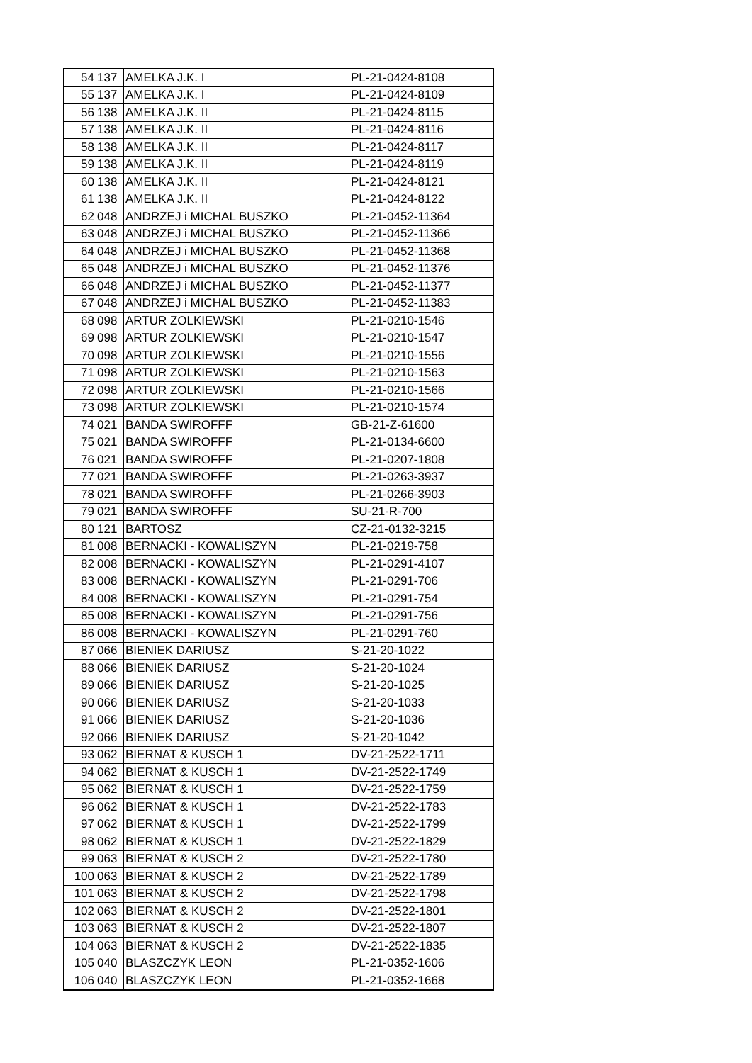| 54 | 137 | AMELKA J.K. I | PL-21-0424-8108 |
| 55 | 137 | AMELKA J.K. I | PL-21-0424-8109 |
| 56 | 138 | AMELKA J.K. II | PL-21-0424-8115 |
| 57 | 138 | AMELKA J.K. II | PL-21-0424-8116 |
| 58 | 138 | AMELKA J.K. II | PL-21-0424-8117 |
| 59 | 138 | AMELKA J.K. II | PL-21-0424-8119 |
| 60 | 138 | AMELKA J.K. II | PL-21-0424-8121 |
| 61 | 138 | AMELKA J.K. II | PL-21-0424-8122 |
| 62 | 048 | ANDRZEJ i MICHAL BUSZKO | PL-21-0452-11364 |
| 63 | 048 | ANDRZEJ i MICHAL BUSZKO | PL-21-0452-11366 |
| 64 | 048 | ANDRZEJ i MICHAL BUSZKO | PL-21-0452-11368 |
| 65 | 048 | ANDRZEJ i MICHAL BUSZKO | PL-21-0452-11376 |
| 66 | 048 | ANDRZEJ i MICHAL BUSZKO | PL-21-0452-11377 |
| 67 | 048 | ANDRZEJ i MICHAL BUSZKO | PL-21-0452-11383 |
| 68 | 098 | ARTUR ZOLKIEWSKI | PL-21-0210-1546 |
| 69 | 098 | ARTUR ZOLKIEWSKI | PL-21-0210-1547 |
| 70 | 098 | ARTUR ZOLKIEWSKI | PL-21-0210-1556 |
| 71 | 098 | ARTUR ZOLKIEWSKI | PL-21-0210-1563 |
| 72 | 098 | ARTUR ZOLKIEWSKI | PL-21-0210-1566 |
| 73 | 098 | ARTUR ZOLKIEWSKI | PL-21-0210-1574 |
| 74 | 021 | BANDA SWIROFFF | GB-21-Z-61600 |
| 75 | 021 | BANDA SWIROFFF | PL-21-0134-6600 |
| 76 | 021 | BANDA SWIROFFF | PL-21-0207-1808 |
| 77 | 021 | BANDA SWIROFFF | PL-21-0263-3937 |
| 78 | 021 | BANDA SWIROFFF | PL-21-0266-3903 |
| 79 | 021 | BANDA SWIROFFF | SU-21-R-700 |
| 80 | 121 | BARTOSZ | CZ-21-0132-3215 |
| 81 | 008 | BERNACKI - KOWALISZYN | PL-21-0219-758 |
| 82 | 008 | BERNACKI - KOWALISZYN | PL-21-0291-4107 |
| 83 | 008 | BERNACKI - KOWALISZYN | PL-21-0291-706 |
| 84 | 008 | BERNACKI - KOWALISZYN | PL-21-0291-754 |
| 85 | 008 | BERNACKI - KOWALISZYN | PL-21-0291-756 |
| 86 | 008 | BERNACKI - KOWALISZYN | PL-21-0291-760 |
| 87 | 066 | BIENIEK DARIUSZ | S-21-20-1022 |
| 88 | 066 | BIENIEK DARIUSZ | S-21-20-1024 |
| 89 | 066 | BIENIEK DARIUSZ | S-21-20-1025 |
| 90 | 066 | BIENIEK DARIUSZ | S-21-20-1033 |
| 91 | 066 | BIENIEK DARIUSZ | S-21-20-1036 |
| 92 | 066 | BIENIEK DARIUSZ | S-21-20-1042 |
| 93 | 062 | BIERNAT & KUSCH 1 | DV-21-2522-1711 |
| 94 | 062 | BIERNAT & KUSCH 1 | DV-21-2522-1749 |
| 95 | 062 | BIERNAT & KUSCH 1 | DV-21-2522-1759 |
| 96 | 062 | BIERNAT & KUSCH 1 | DV-21-2522-1783 |
| 97 | 062 | BIERNAT & KUSCH 1 | DV-21-2522-1799 |
| 98 | 062 | BIERNAT & KUSCH 1 | DV-21-2522-1829 |
| 99 | 063 | BIERNAT & KUSCH 2 | DV-21-2522-1780 |
| 100 | 063 | BIERNAT & KUSCH 2 | DV-21-2522-1789 |
| 101 | 063 | BIERNAT & KUSCH 2 | DV-21-2522-1798 |
| 102 | 063 | BIERNAT & KUSCH 2 | DV-21-2522-1801 |
| 103 | 063 | BIERNAT & KUSCH 2 | DV-21-2522-1807 |
| 104 | 063 | BIERNAT & KUSCH 2 | DV-21-2522-1835 |
| 105 | 040 | BLASZCZYK LEON | PL-21-0352-1606 |
| 106 | 040 | BLASZCZYK LEON | PL-21-0352-1668 |